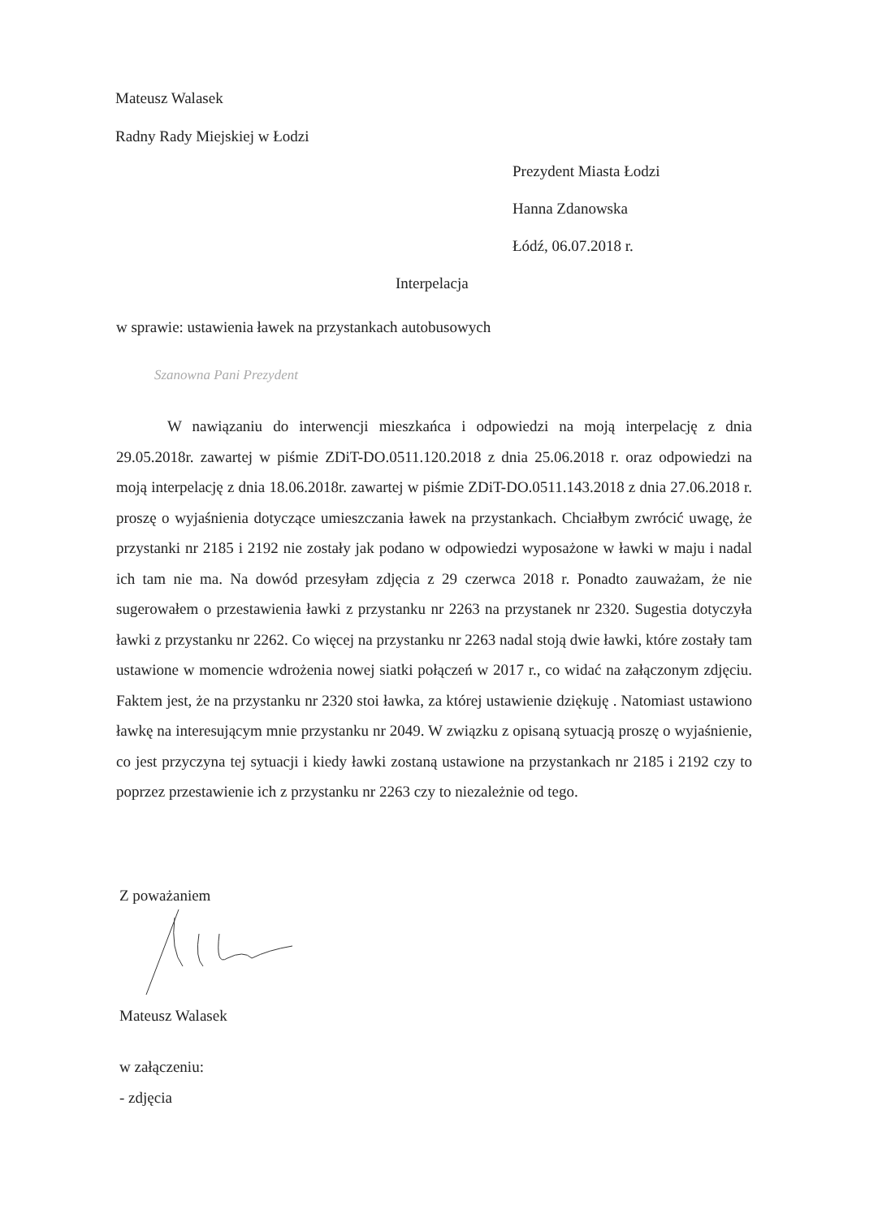Mateusz Walasek
Radny Rady Miejskiej w Łodzi
Prezydent Miasta Łodzi
Hanna Zdanowska
Łódź, 06.07.2018 r.
Interpelacja
w sprawie: ustawienia ławek na przystankach autobusowych
Szanowna Pani Prezydent
W nawiązaniu do interwencji mieszkańca i odpowiedzi na moją interpelację z dnia 29.05.2018r. zawartej w piśmie ZDiT-DO.0511.120.2018 z dnia 25.06.2018 r. oraz odpowiedzi na moją interpelację z dnia 18.06.2018r. zawartej w piśmie ZDiT-DO.0511.143.2018 z dnia 27.06.2018 r. proszę o wyjaśnienia dotyczące umieszczania ławek na przystankach. Chciałbym zwrócić uwagę, że przystanki nr 2185 i 2192 nie zostały jak podano w odpowiedzi wyposażone w ławki w maju i nadal ich tam nie ma. Na dowód przesyłam zdjęcia z 29 czerwca 2018 r. Ponadto zauważam, że nie sugerowałem o przestawienia ławki z przystanku nr 2263 na przystanek nr 2320. Sugestia dotyczyła ławki z przystanku nr 2262. Co więcej na przystanku nr 2263 nadal stoją dwie ławki, które zostały tam ustawione w momencie wdrożenia nowej siatki połączeń w 2017 r., co widać na załączonym zdjęciu. Faktem jest, że na przystanku nr 2320 stoi ławka, za której ustawienie dziękuję . Natomiast ustawiono ławkę na interesującym mnie przystanku nr 2049. W związku z opisaną sytuacją proszę o wyjaśnienie, co jest przyczyna tej sytuacji i kiedy ławki zostaną ustawione na przystankach nr 2185 i 2192 czy to poprzez przestawienie ich z przystanku nr 2263 czy to niezależnie od tego.
Z poważaniem
Mateusz Walasek
w załączeniu:
- zdjęcia